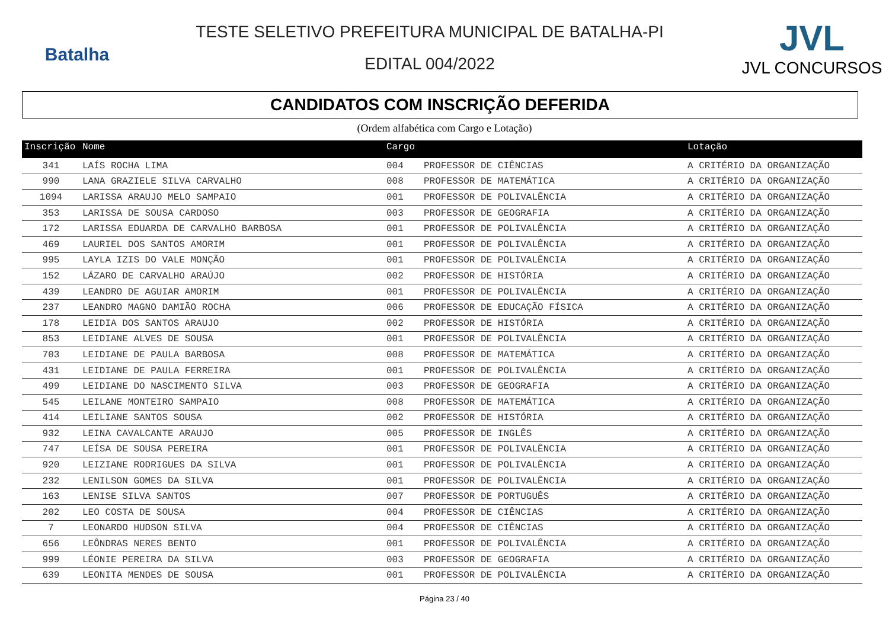Batalha
TESTE SELETIVO PREFEITURA MUNICIPAL DE BATALHA-PI
EDITAL 004/2022
JVL
JVL CONCURSOS
CANDIDATOS COM INSCRIÇÃO DEFERIDA
(Ordem alfabética com Cargo e Lotação)
| Inscrição | Nome | Cargo | | Lotação |
| --- | --- | --- | --- | --- |
| 341 | LAÍS ROCHA LIMA | 004 | PROFESSOR DE CIÊNCIAS | A CRITÉRIO DA ORGANIZAÇÃO |
| 990 | LANA GRAZIELE SILVA CARVALHO | 008 | PROFESSOR DE MATEMÁTICA | A CRITÉRIO DA ORGANIZAÇÃO |
| 1094 | LARISSA ARAUJO MELO SAMPAIO | 001 | PROFESSOR DE POLIVALÊNCIA | A CRITÉRIO DA ORGANIZAÇÃO |
| 353 | LARISSA DE SOUSA CARDOSO | 003 | PROFESSOR DE GEOGRAFIA | A CRITÉRIO DA ORGANIZAÇÃO |
| 172 | LARISSA EDUARDA DE CARVALHO BARBOSA | 001 | PROFESSOR DE POLIVALÊNCIA | A CRITÉRIO DA ORGANIZAÇÃO |
| 469 | LAURIEL DOS SANTOS AMORIM | 001 | PROFESSOR DE POLIVALÊNCIA | A CRITÉRIO DA ORGANIZAÇÃO |
| 995 | LAYLA IZIS DO VALE MONÇÃO | 001 | PROFESSOR DE POLIVALÊNCIA | A CRITÉRIO DA ORGANIZAÇÃO |
| 152 | LÁZARO DE CARVALHO ARAÚJO | 002 | PROFESSOR DE HISTÓRIA | A CRITÉRIO DA ORGANIZAÇÃO |
| 439 | LEANDRO DE AGUIAR AMORIM | 001 | PROFESSOR DE POLIVALÊNCIA | A CRITÉRIO DA ORGANIZAÇÃO |
| 237 | LEANDRO MAGNO DAMIÃO ROCHA | 006 | PROFESSOR DE EDUCAÇÃO FÍSICA | A CRITÉRIO DA ORGANIZAÇÃO |
| 178 | LEIDIA DOS SANTOS ARAUJO | 002 | PROFESSOR DE HISTÓRIA | A CRITÉRIO DA ORGANIZAÇÃO |
| 853 | LEIDIANE ALVES DE SOUSA | 001 | PROFESSOR DE POLIVALÊNCIA | A CRITÉRIO DA ORGANIZAÇÃO |
| 703 | LEIDIANE DE PAULA BARBOSA | 008 | PROFESSOR DE MATEMÁTICA | A CRITÉRIO DA ORGANIZAÇÃO |
| 431 | LEIDIANE DE PAULA FERREIRA | 001 | PROFESSOR DE POLIVALÊNCIA | A CRITÉRIO DA ORGANIZAÇÃO |
| 499 | LEIDIANE DO NASCIMENTO SILVA | 003 | PROFESSOR DE GEOGRAFIA | A CRITÉRIO DA ORGANIZAÇÃO |
| 545 | LEILANE MONTEIRO SAMPAIO | 008 | PROFESSOR DE MATEMÁTICA | A CRITÉRIO DA ORGANIZAÇÃO |
| 414 | LEILIANE SANTOS SOUSA | 002 | PROFESSOR DE HISTÓRIA | A CRITÉRIO DA ORGANIZAÇÃO |
| 932 | LEINA CAVALCANTE ARAUJO | 005 | PROFESSOR DE INGLÊS | A CRITÉRIO DA ORGANIZAÇÃO |
| 747 | LEÍSA DE SOUSA PEREIRA | 001 | PROFESSOR DE POLIVALÊNCIA | A CRITÉRIO DA ORGANIZAÇÃO |
| 920 | LEIZIANE RODRIGUES DA SILVA | 001 | PROFESSOR DE POLIVALÊNCIA | A CRITÉRIO DA ORGANIZAÇÃO |
| 232 | LENILSON GOMES DA SILVA | 001 | PROFESSOR DE POLIVALÊNCIA | A CRITÉRIO DA ORGANIZAÇÃO |
| 163 | LENISE SILVA SANTOS | 007 | PROFESSOR DE PORTUGUÊS | A CRITÉRIO DA ORGANIZAÇÃO |
| 202 | LEO COSTA DE SOUSA | 004 | PROFESSOR DE CIÊNCIAS | A CRITÉRIO DA ORGANIZAÇÃO |
| 7 | LEONARDO HUDSON SILVA | 004 | PROFESSOR DE CIÊNCIAS | A CRITÉRIO DA ORGANIZAÇÃO |
| 656 | LEÔNDRAS NERES BENTO | 001 | PROFESSOR DE POLIVALÊNCIA | A CRITÉRIO DA ORGANIZAÇÃO |
| 999 | LÉONIE PEREIRA DA SILVA | 003 | PROFESSOR DE GEOGRAFIA | A CRITÉRIO DA ORGANIZAÇÃO |
| 639 | LEONITA MENDES DE SOUSA | 001 | PROFESSOR DE POLIVALÊNCIA | A CRITÉRIO DA ORGANIZAÇÃO |
Página 23 / 40